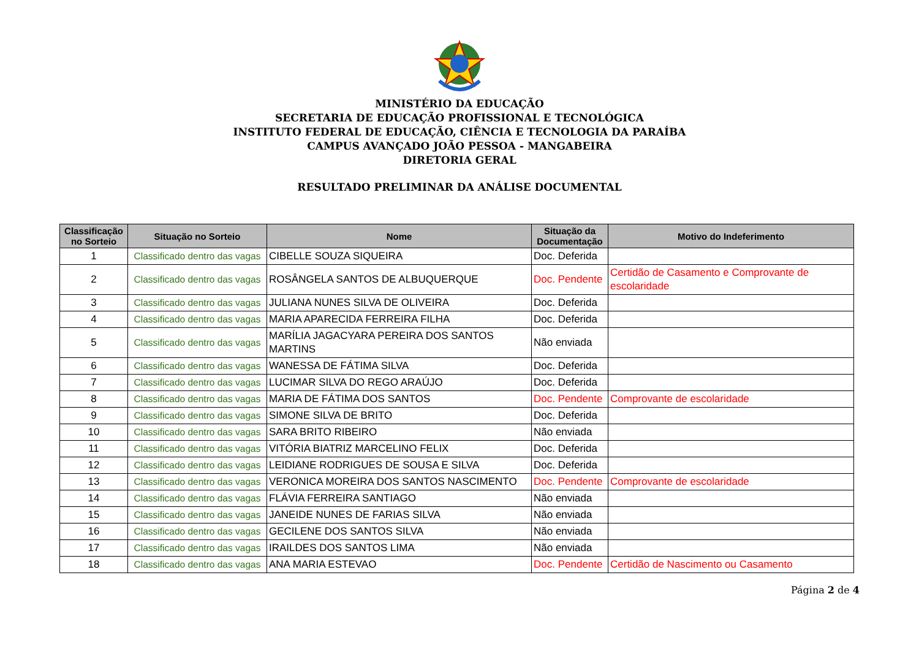MINISTÉRIO DA EDUCAÇÃO
SECRETARIA DE EDUCAÇÃO PROFISSIONAL E TECNOLÓGICA
INSTITUTO FEDERAL DE EDUCAÇÃO, CIÊNCIA E TECNOLOGIA DA PARAÍBA
CAMPUS AVANÇADO JOÃO PESSOA - MANGABEIRA
DIRETORIA GERAL
RESULTADO PRELIMINAR DA ANÁLISE DOCUMENTAL
| Classificação no Sorteio | Situação no Sorteio | Nome | Situação da Documentação | Motivo do Indeferimento |
| --- | --- | --- | --- | --- |
| 1 | Classificado dentro das vagas | CIBELLE SOUZA SIQUEIRA | Doc. Deferida | |
| 2 | Classificado dentro das vagas | ROSÂNGELA SANTOS DE ALBUQUERQUE | Doc. Pendente | Certidão de Casamento e Comprovante de escolaridade |
| 3 | Classificado dentro das vagas | JULIANA NUNES SILVA DE OLIVEIRA | Doc. Deferida | |
| 4 | Classificado dentro das vagas | MARIA APARECIDA FERREIRA FILHA | Doc. Deferida | |
| 5 | Classificado dentro das vagas | MARÍLIA JAGACYARA PEREIRA DOS SANTOS MARTINS | Não enviada | |
| 6 | Classificado dentro das vagas | WANESSA DE FÁTIMA SILVA | Doc. Deferida | |
| 7 | Classificado dentro das vagas | LUCIMAR SILVA DO REGO ARAÚJO | Doc. Deferida | |
| 8 | Classificado dentro das vagas | MARIA DE FÁTIMA DOS SANTOS | Doc. Pendente | Comprovante de escolaridade |
| 9 | Classificado dentro das vagas | SIMONE SILVA DE BRITO | Doc. Deferida | |
| 10 | Classificado dentro das vagas | SARA BRITO RIBEIRO | Não enviada | |
| 11 | Classificado dentro das vagas | VITÓRIA BIATRIZ MARCELINO FELIX | Doc. Deferida | |
| 12 | Classificado dentro das vagas | LEIDIANE RODRIGUES DE SOUSA E SILVA | Doc. Deferida | |
| 13 | Classificado dentro das vagas | VERONICA MOREIRA DOS SANTOS NASCIMENTO | Doc. Pendente | Comprovante de escolaridade |
| 14 | Classificado dentro das vagas | FLÁVIA FERREIRA SANTIAGO | Não enviada | |
| 15 | Classificado dentro das vagas | JANEIDE NUNES DE FARIAS SILVA | Não enviada | |
| 16 | Classificado dentro das vagas | GECILENE DOS SANTOS SILVA | Não enviada | |
| 17 | Classificado dentro das vagas | IRAILDES DOS SANTOS LIMA | Não enviada | |
| 18 | Classificado dentro das vagas | ANA MARIA ESTEVAO | Doc. Pendente | Certidão de Nascimento ou Casamento |
Página 2 de 4